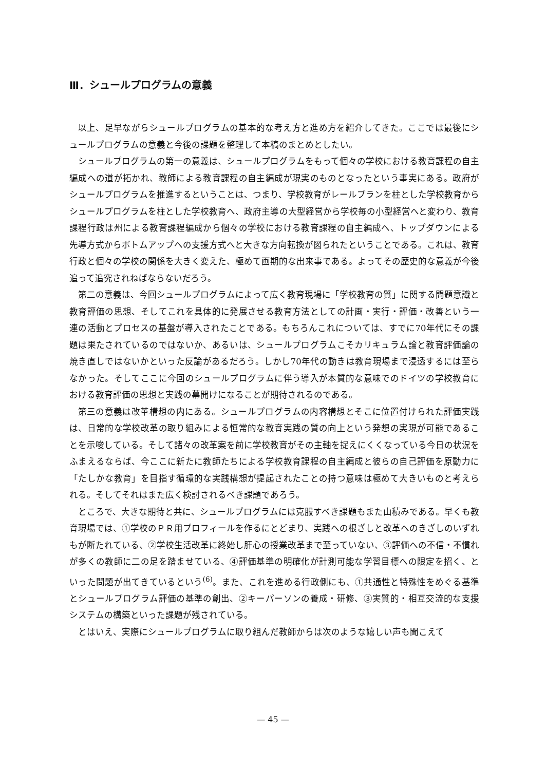Ⅲ．シュールプログラムの意義
以上、足早ながらシュールプログラムの基本的な考え方と進め方を紹介してきた。ここでは最後にシュールプログラムの意義と今後の課題を整理して本稿のまとめとしたい。
シュールプログラムの第一の意義は、シュールプログラムをもって個々の学校における教育課程の自主編成への道が拓かれ、教師による教育課程の自主編成が現実のものとなったという事実にある。政府がシュールプログラムを推進するということは、つまり、学校教育がレールプランを柱とした学校教育からシュールプログラムを柱とした学校教育へ、政府主導の大型経営から学校毎の小型経営へと変わり、教育課程行政は州による教育課程編成から個々の学校における教育課程の自主編成へ、トップダウンによる先導方式からボトムアップへの支援方式へと大きな方向転換が図られたということである。これは、教育行政と個々の学校の関係を大きく変えた、極めて画期的な出来事である。よってその歴史的な意義が今後追って追究されねばならないだろう。
第二の意義は、今回シュールプログラムによって広く教育現場に「学校教育の質」に関する問題意識と教育評価の思想、そしてこれを具体的に発展させる教育方法としての計画・実行・評価・改善という一連の活動とプロセスの基盤が導入されたことである。もちろんこれについては、すでに70年代にその課題は果たされているのではないか、あるいは、シュールプログラムこそカリキュラム論と教育評価論の焼き直しではないかといった反論があるだろう。しかし70年代の動きは教育現場まで浸透するには至らなかった。そしてここに今回のシュールプログラムに伴う導入が本質的な意味でのドイツの学校教育における教育評価の思想と実践の幕開けになることが期待されるのである。
第三の意義は改革構想の内にある。シュールプログラムの内容構想とそこに位置付けられた評価実践は、日常的な学校改革の取り組みによる恒常的な教育実践の質の向上という発想の実現が可能であることを示唆している。そして諸々の改革案を前に学校教育がその主軸を捉えにくくなっている今日の状況をふまえるならば、今ここに新たに教師たちによる学校教育課程の自主編成と彼らの自己評価を原動力に「たしかな教育」を目指す循環的な実践構想が提起されたことの持つ意味は極めて大きいものと考えられる。そしてそれはまた広く検討されるべき課題であろう。
ところで、大きな期待と共に、シュールプログラムには克服すべき課題もまた山積みである。早くも教育現場では、①学校のＰＲ用プロフィールを作るにとどまり、実践への根ざしと改革へのきざしのいずれもが断たれている、②学校生活改革に終始し肝心の授業改革まで至っていない、③評価への不信・不慣れが多くの教師に二の足を踏ませている、④評価基準の明確化が計測可能な学習目標への限定を招く、といった問題が出てきているという<sup>(6)</sup>。また、これを進める行政側にも、①共通性と特殊性をめぐる基準とシュールプログラム評価の基準の創出、②キーパーソンの養成・研修、③実質的・相互交流的な支援システムの構築といった課題が残されている。
とはいえ、実際にシュールプログラムに取り組んだ教師からは次のような嬉しい声も聞こえて
— 45 —